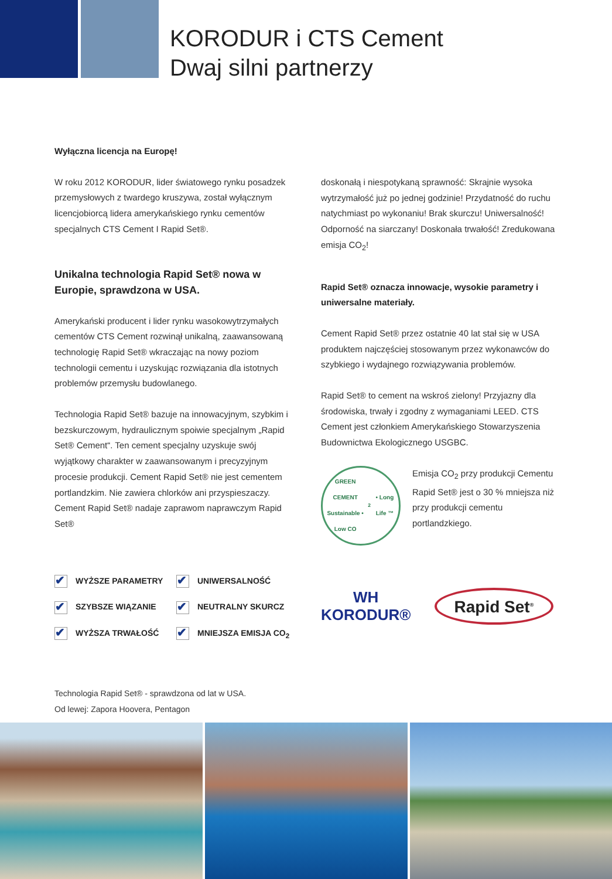KORODUR i CTS Cement
Dwaj silni partnerzy
Wyłączna licencja na Europę!
W roku 2012 KORODUR, lider światowego rynku posadzek przemysłowych z twardego kruszywa, został wyłącznym licencjobiorcą lidera amerykańskiego rynku cementów specjalnych CTS Cement I Rapid Set®.
Unikalna technologia Rapid Set® nowa w Europie, sprawdzona w USA.
Amerykański producent i lider rynku wasokowytrzymałych cementów CTS Cement rozwinął unikalną, zaawansowaną technologię Rapid Set® wkraczając na nowy poziom technologii cementu i uzyskując rozwiązania dla istotnych problemów przemysłu budowlanego.
Technologia Rapid Set® bazuje na innowacyjnym, szybkim i bezskurczowym, hydraulicznym spoiwie specjalnym „Rapid Set® Cement“. Ten cement specjalny uzyskuje swój wyjątkowy charakter w zaawansowanym i precyzyjnym procesie produkcji. Cement Rapid Set® nie jest cementem portlandzkim. Nie zawiera chlorków ani przyspieszaczy. Cement Rapid Set® nadaje zaprawom naprawczym Rapid Set®
✔ WYŻSZE PARAMETRY
✔ UNIWERSALNOŚĆ
✔ SZYBSZE WIĄZANIE
✔ NEUTRALNY SKURCZ
✔ WYŻSZA TRWAŁOŚĆ
✔ MNIEJSZA EMISJA CO<sub>2</sub>
doskonałą i niespotykaną sprawność: Skrajnie wysoka wytrzymałość już po jednej godzinie! Przydatność do ruchu natychmiast po wykonaniu! Brak skurczu! Uniwersalność! Odporność na siarczany! Doskonała trwałość! Zredukowana emisja CO<sub>2</sub>!
Rapid Set® oznacza innowacje, wysokie parametry i uniwersalne materiały.
Cement Rapid Set® przez ostatnie 40 lat stał się w USA produktem najczęściej stosowanym przez wykonawców do szybkiego i wydajnego rozwiązywania problemów.
Rapid Set® to cement na wskroś zielony! Przyjazny dla środowiska, trwały i zgodny z wymaganiami LEED. CTS Cement jest członkiem Amerykańskiego Stowarzyszenia Budownictwa Ekologicznego USGBC.
GREEN CEMENT
Sustainable • Low CO<sub>2</sub> • Long Life ™
Emisja CO<sub>2</sub> przy produkcji Cementu Rapid Set® jest o 30 % mniejsza niż przy produkcji cementu portlandzkiego.
WH
KORODUR®
Rapid Set<sup>®</sup>
Technologia Rapid Set® - sprawdzona od lat w USA.
Od lewej: Zapora Hoovera, Pentagon